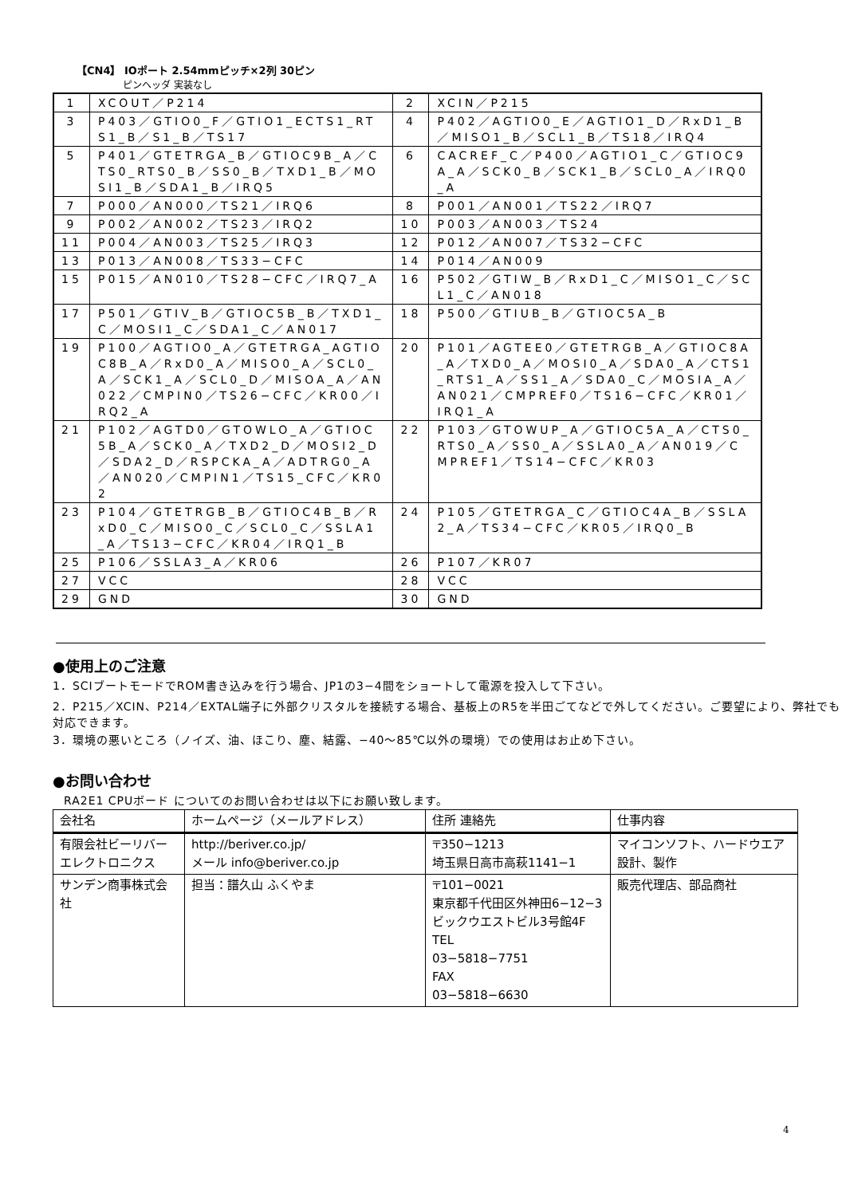【CN4】 IOポート 2.54mmピッチ×2列 30ピン
ピンヘッダ 実装なし
| 1 | XCOUT／P214 | 2 | XCIN／P215 |
| 3 | P403／GTIO0_F／GTIO1_ECTS1_RTS1_B／S1_B／TS17 | 4 | P402／AGTIO0_E／AGTIO1_D／RxD1_B／MISO1_B／SCL1_B／TS18／IRQ4 |
| 5 | P401／GTETRGA_B／GTIOC9B_A／CTS0_RTS0_B／SS0_B／TXD1_B／MOSI1_B／SDA1_B／IRQ5 | 6 | CACREF_C／P400／AGTIO1_C／GTIOC9A_A／SCK0_B／SCK1_B／SCL0_A／IRQ0_A |
| 7 | P000／AN000／TS21／IRQ6 | 8 | P001／AN001／TS22／IRQ7 |
| 9 | P002／AN002／TS23／IRQ2 | 10 | P003／AN003／TS24 |
| 11 | P004／AN003／TS25／IRQ3 | 12 | P012／AN007／TS32−CFC |
| 13 | P013／AN008／TS33−CFC | 14 | P014／AN009 |
| 15 | P015／AN010／TS28−CFC／IRQ7_A | 16 | P502／GTIW_B／RxD1_C／MISO1_C／SCL1_C／AN018 |
| 17 | P501／GTIV_B／GTIOC5B_B／TXD1_C／MOSI1_C／SDA1_C／AN017 | 18 | P500／GTIUB_B／GTIOC5A_B |
| 19 | P100／AGTIO0_A／GTETRGA_AGTIOC8B_A／RxD0_A／MISO0_A／SCL0_A／SCK1_A／SCL0_D／MISOA_A／AN022／CMPIN0／TS26−CFC／KR00／IRQ2_A | 20 | P101／AGTEE0／GTETRGB_A／GTIOC8A_A／TXD0_A／MOSI0_A／SDA0_A／CTS1_RTS1_A／SS1_A／SDA0_C／MOSIA_A／AN021／CMPREF0／TS16−CFC／KR01／IRQ1_A |
| 21 | P102／AGTD0／GTOWLO_A／GTIOC5B_A／SCK0_A／TXD2_D／MOSI2_D／SDA2_D／RSPCKA_A／ADTRG0_A／AN020／CMPIN1／TS15_CFC／KR02 | 22 | P103／GTOWUP_A／GTIOC5A_A／CTS0_RTS0_A／SS0_A／SSLA0_A／AN019／CMPREF1／TS14−CFC／KR03 |
| 23 | P104／GTETRGB_B／GTIOC4B_B／RxD0_C／MISO0_C／SCL0_C／SSLA1_A／TS13−CFC／KR04／IRQ1_B | 24 | P105／GTETRGA_C／GTIOC4A_B／SSLA2_A／TS34−CFC／KR05／IRQ0_B |
| 25 | P106／SSLA3_A／KR06 | 26 | P107／KR07 |
| 27 | VCC | 28 | VCC |
| 29 | GND | 30 | GND |
●使用上のご注意
1．SCIブートモードでROM書き込みを行う場合、JP1の3−4間をショートして電源を投入して下さい。
2．P215／XCIN、P214／EXTAL端子に外部クリスタルを接続する場合、基板上のR5を半田ごてなどで外してください。ご要望により、弊社でも対応できます。
3．環境の悪いところ（ノイズ、油、ほこり、塵、結露、−40〜85℃以外の環境）での使用はお止め下さい。
●お問い合わせ
RA2E1 CPUボード についてのお問い合わせは以下にお願い致します。
| 会社名 | ホームページ（メールアドレス） | 住所 連絡先 | 仕事内容 |
| --- | --- | --- | --- |
| 有限会社ビーリバーエレクトロニクス | http://beriver.co.jp/ メール info@beriver.co.jp | 〒350−1213 埼玉県日高市高萩1141−1 | マイコンソフト、ハードウエア設計、製作 |
| サンデン商事株式会社 | 担当：譜久山 ふくやま | 〒101−0021 東京都千代田区外神田6−12−3 ビックウエストビル3号館4F TEL 03−5818−7751 FAX 03−5818−6630 | 販売代理店、部品商社 |
4